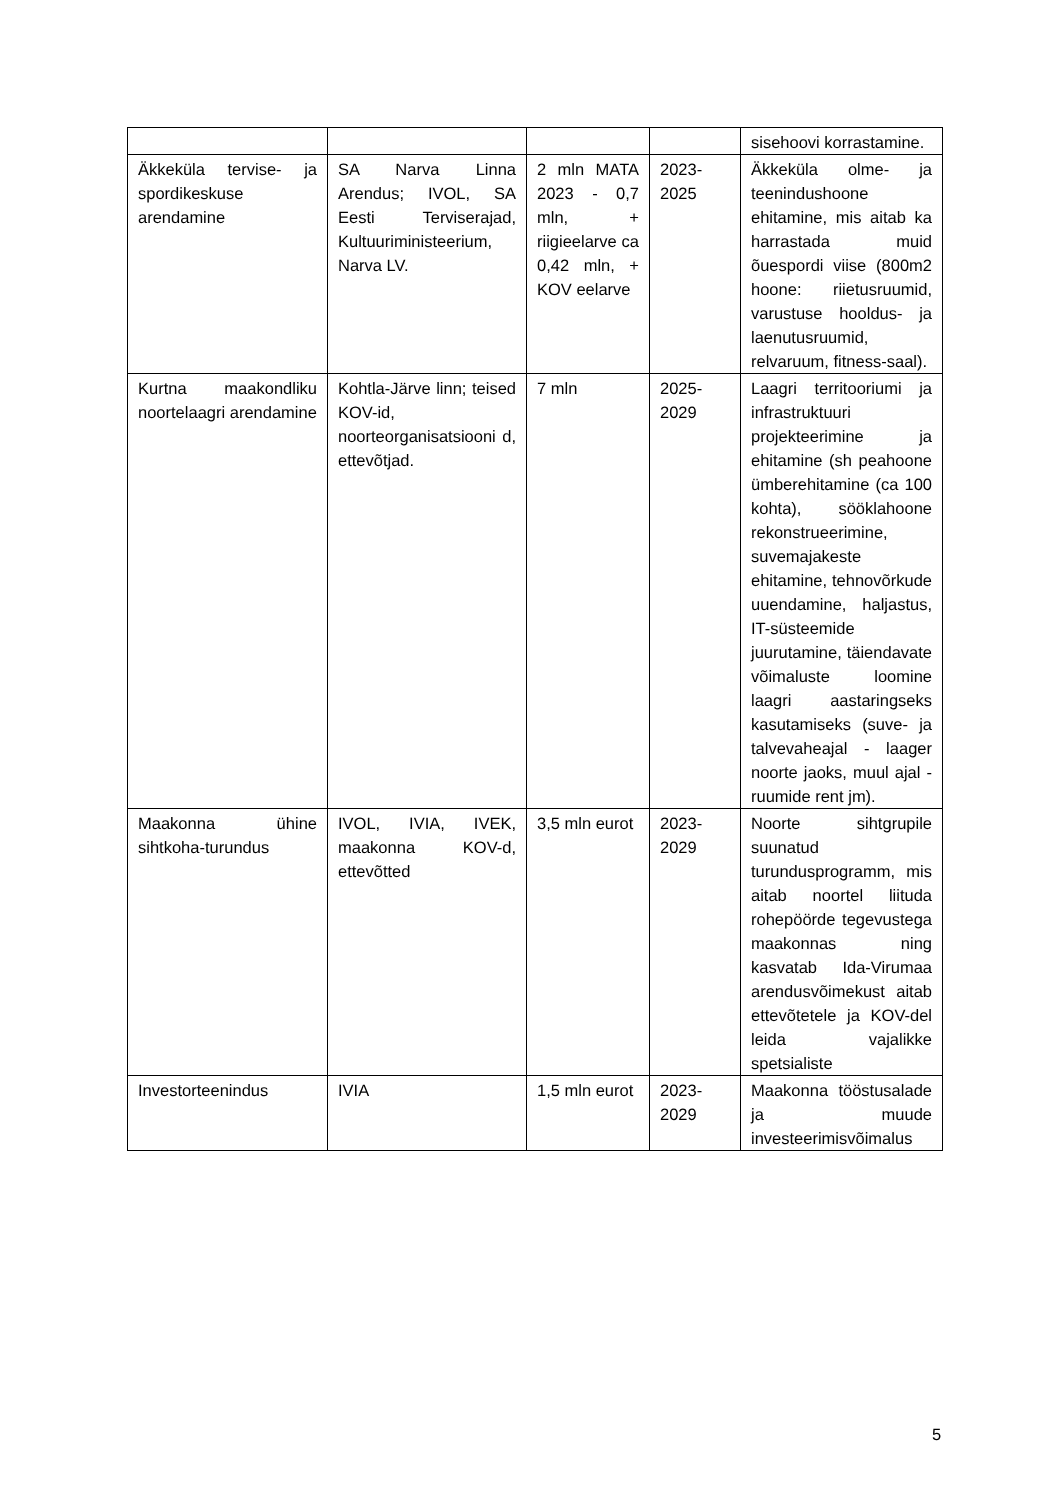| | | | | sisehoovi korrastamine. |
| Äkkeküla tervise- ja spordikeskuse arendamine | SA Narva Linna Arendus; IVOL, SA Eesti Terviserajad, Kultuuriministeerium, Narva LV. | 2 mln MATA 2023 - 0,7 mln, + riigieelarve ca 0,42 mln, + KOV eelarve | 2023-2025 | Äkkeküla olme- ja teenindushoone ehitamine, mis aitab ka harrastada muid õuespordi viise (800m2 hoone: riietusruumid, varustuse hooldus- ja laenutusruumid, relvaruum, fitness-saal). |
| Kurtna maakondliku noortelaagri arendamine | Kohtla-Järve linn; teised KOV-id, noorteorganisatsiooni d, ettevõtjad. | 7 mln | 2025-2029 | Laagri territooriumi ja infrastruktuuri projekteerimine ja ehitamine (sh peahoone ümberehitamine (ca 100 kohta), sööklahoone rekonstrueerimine, suvemajakeste ehitamine, tehnovõrkude uuendamine, haljastus, IT-süsteemide juurutamine, täiendavate võimaluste loomine laagri aastaringseks kasutamiseks (suve- ja talvevaheajal - laager noorte jaoks, muul ajal - ruumide rent jm). |
| Maakonna ühine sihtkoha-turundus | IVOL, IVIA, IVEK, maakonna KOV-d, ettevõtted | 3,5 mln eurot | 2023-2029 | Noorte sihtgrupile suunatud turundusprogramm, mis aitab noortel liituda rohepöörde tegevustega maakonnas ning kasvatab Ida-Virumaa arendusvõimekust aitab ettevõtetele ja KOV-del leida vajalikke spetsialiste |
| Investorteenindus | IVIA | 1,5 mln eurot | 2023-2029 | Maakonna tööstusalade ja muude investeerimisvõimalus |
5